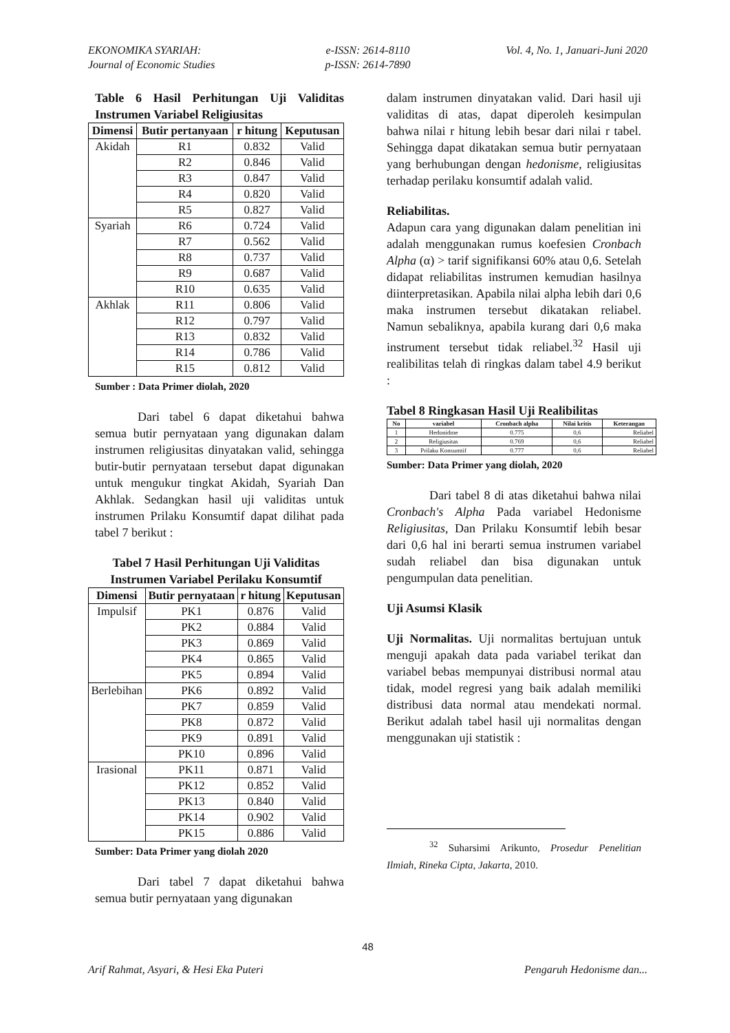EKONOMIKA SYARIAH:
Journal of Economic Studies
e-ISSN: 2614-8110
p-ISSN: 2614-7890
Vol. 4, No. 1, Januari-Juni 2020
Table 6 Hasil Perhitungan Uji Validitas Instrumen Variabel Religiusitas
| Dimensi | Butir pertanyaan | r hitung | Keputusan |
| --- | --- | --- | --- |
| Akidah | R1 | 0.832 | Valid |
| | R2 | 0.846 | Valid |
| | R3 | 0.847 | Valid |
| | R4 | 0.820 | Valid |
| | R5 | 0.827 | Valid |
| Syariah | R6 | 0.724 | Valid |
| | R7 | 0.562 | Valid |
| | R8 | 0.737 | Valid |
| | R9 | 0.687 | Valid |
| | R10 | 0.635 | Valid |
| Akhlak | R11 | 0.806 | Valid |
| | R12 | 0.797 | Valid |
| | R13 | 0.832 | Valid |
| | R14 | 0.786 | Valid |
| | R15 | 0.812 | Valid |
Sumber : Data Primer diolah, 2020
Dari tabel 6 dapat diketahui bahwa semua butir pernyataan yang digunakan dalam instrumen religiusitas dinyatakan valid, sehingga butir-butir pernyataan tersebut dapat digunakan untuk mengukur tingkat Akidah, Syariah Dan Akhlak. Sedangkan hasil uji validitas untuk instrumen Prilaku Konsumtif dapat dilihat pada tabel 7 berikut :
Tabel 7 Hasil Perhitungan Uji Validitas Instrumen Variabel Perilaku Konsumtif
| Dimensi | Butir pernyataan | r hitung | Keputusan |
| --- | --- | --- | --- |
| Impulsif | PK1 | 0.876 | Valid |
| | PK2 | 0.884 | Valid |
| | PK3 | 0.869 | Valid |
| | PK4 | 0.865 | Valid |
| | PK5 | 0.894 | Valid |
| Berlebihan | PK6 | 0.892 | Valid |
| | PK7 | 0.859 | Valid |
| | PK8 | 0.872 | Valid |
| | PK9 | 0.891 | Valid |
| | PK10 | 0.896 | Valid |
| Irasional | PK11 | 0.871 | Valid |
| | PK12 | 0.852 | Valid |
| | PK13 | 0.840 | Valid |
| | PK14 | 0.902 | Valid |
| | PK15 | 0.886 | Valid |
Sumber: Data Primer yang diolah 2020
Dari tabel 7 dapat diketahui bahwa semua butir pernyataan yang digunakan
dalam instrumen dinyatakan valid. Dari hasil uji validitas di atas, dapat diperoleh kesimpulan bahwa nilai r hitung lebih besar dari nilai r tabel. Sehingga dapat dikatakan semua butir pernyataan yang berhubungan dengan hedonisme, religiusitas terhadap perilaku konsumtif adalah valid.
Reliabilitas.
Adapun cara yang digunakan dalam penelitian ini adalah menggunakan rumus koefesien Cronbach Alpha (α) > tarif signifikansi 60% atau 0,6. Setelah didapat reliabilitas instrumen kemudian hasilnya diinterpretasikan. Apabila nilai alpha lebih dari 0,6 maka instrumen tersebut dikatakan reliabel. Namun sebaliknya, apabila kurang dari 0,6 maka instrument tersebut tidak reliabel.<sup>32</sup> Hasil uji realibilitas telah di ringkas dalam tabel 4.9 berikut :
Tabel 8 Ringkasan Hasil Uji Realibilitas
| No | variabel | Cronbach alpha | Nilai kritis | Keterangan |
| --- | --- | --- | --- | --- |
| 1 | Hedonidme | 0.775 | 0,6 | Reliabel |
| 2 | Religiusitas | 0.769 | 0,6 | Reliabel |
| 3 | Prilaku Konsumtif | 0.777 | 0,6 | Reliabel |
Sumber: Data Primer yang diolah, 2020
Dari tabel 8 di atas diketahui bahwa nilai Cronbach's Alpha Pada variabel Hedonisme Religiusitas, Dan Prilaku Konsumtif lebih besar dari 0,6 hal ini berarti semua instrumen variabel sudah reliabel dan bisa digunakan untuk pengumpulan data penelitian.
Uji Asumsi Klasik
Uji Normalitas. Uji normalitas bertujuan untuk menguji apakah data pada variabel terikat dan variabel bebas mempunyai distribusi normal atau tidak, model regresi yang baik adalah memiliki distribusi data normal atau mendekati normal. Berikut adalah tabel hasil uji normalitas dengan menggunakan uji statistik :
<sup>32</sup> Suharsimi Arikunto, Prosedur Penelitian Ilmiah, Rineka Cipta, Jakarta, 2010.
48
Arif Rahmat, Asyari, & Hesi Eka Puteri Pengaruh Hedonisme dan...